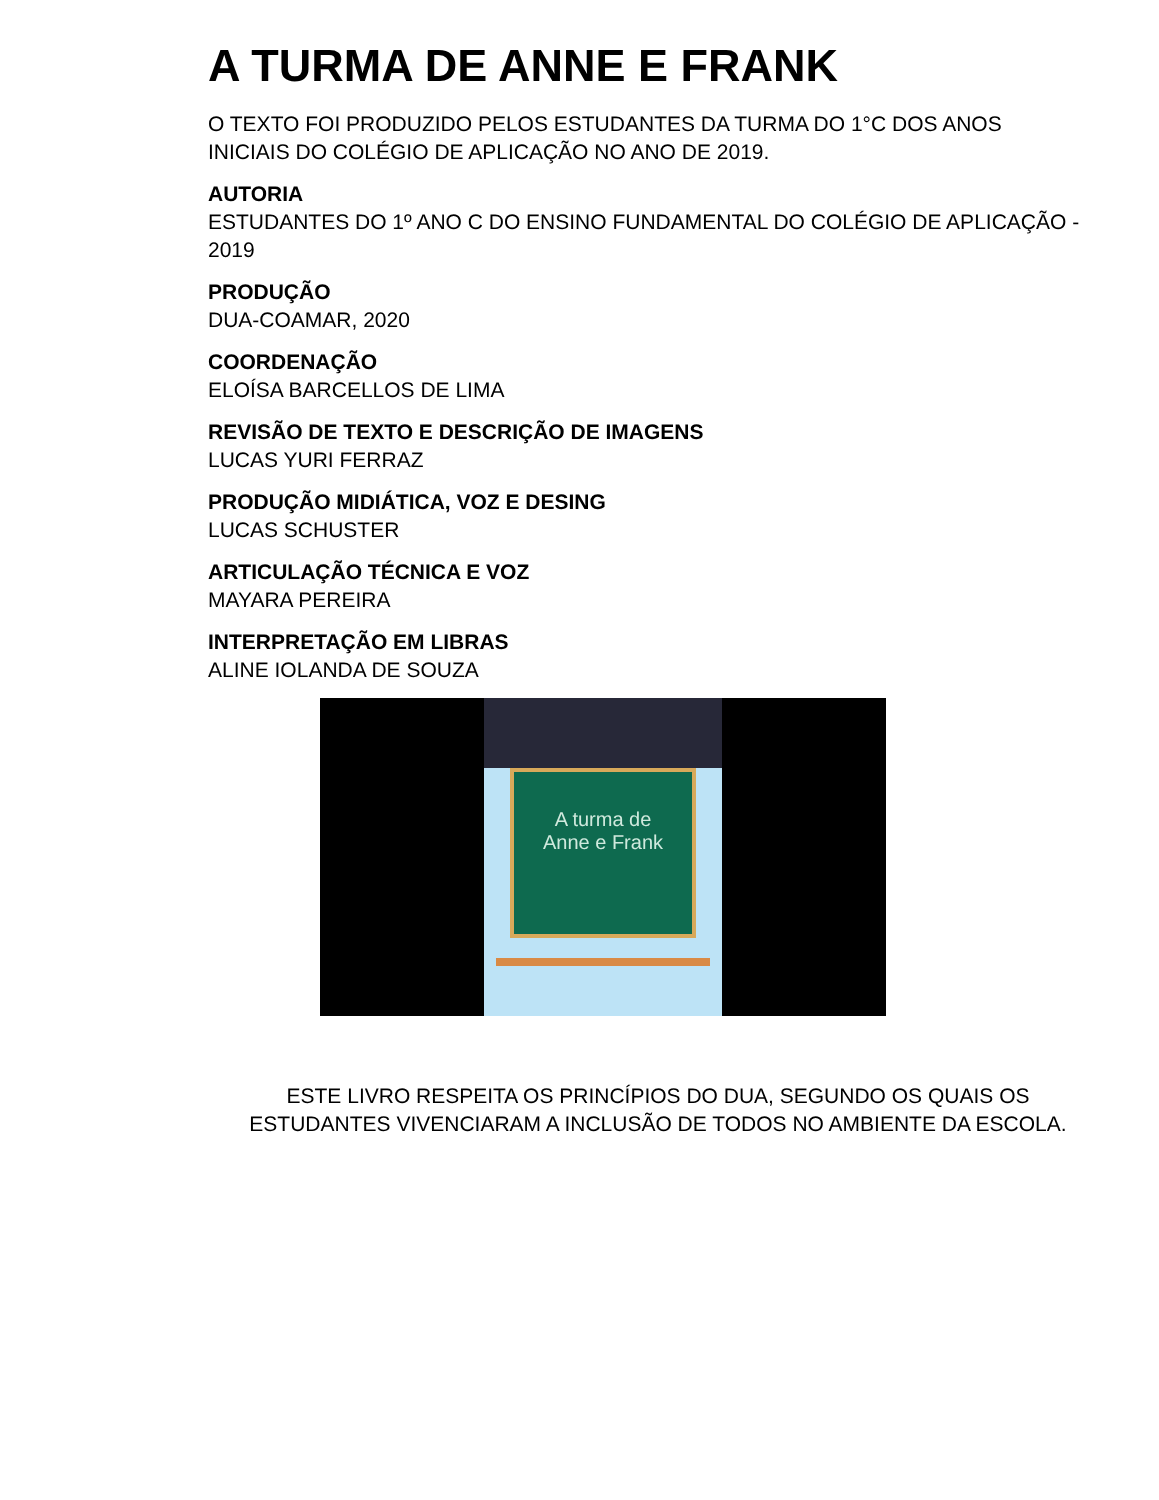A TURMA DE ANNE E FRANK
O TEXTO FOI PRODUZIDO PELOS ESTUDANTES DA TURMA DO 1°C DOS ANOS INICIAIS DO COLÉGIO DE APLICAÇÃO NO ANO DE 2019.
AUTORIA
ESTUDANTES DO 1º ANO C DO ENSINO FUNDAMENTAL DO COLÉGIO DE APLICAÇÃO - 2019
PRODUÇÃO
DUA-COAMAR, 2020
COORDENAÇÃO
ELOÍSA BARCELLOS DE LIMA
REVISÃO DE TEXTO E DESCRIÇÃO DE IMAGENS
LUCAS YURI FERRAZ
PRODUÇÃO MIDIÁTICA, VOZ E DESING
LUCAS SCHUSTER
ARTICULAÇÃO TÉCNICA E VOZ
MAYARA PEREIRA
INTERPRETAÇÃO EM LIBRAS
ALINE IOLANDA DE SOUZA
A turma de
Anne e Frank
ESTE LIVRO RESPEITA OS PRINCÍPIOS DO DUA, SEGUNDO OS QUAIS OS ESTUDANTES VIVENCIARAM A INCLUSÃO DE TODOS NO AMBIENTE DA ESCOLA.